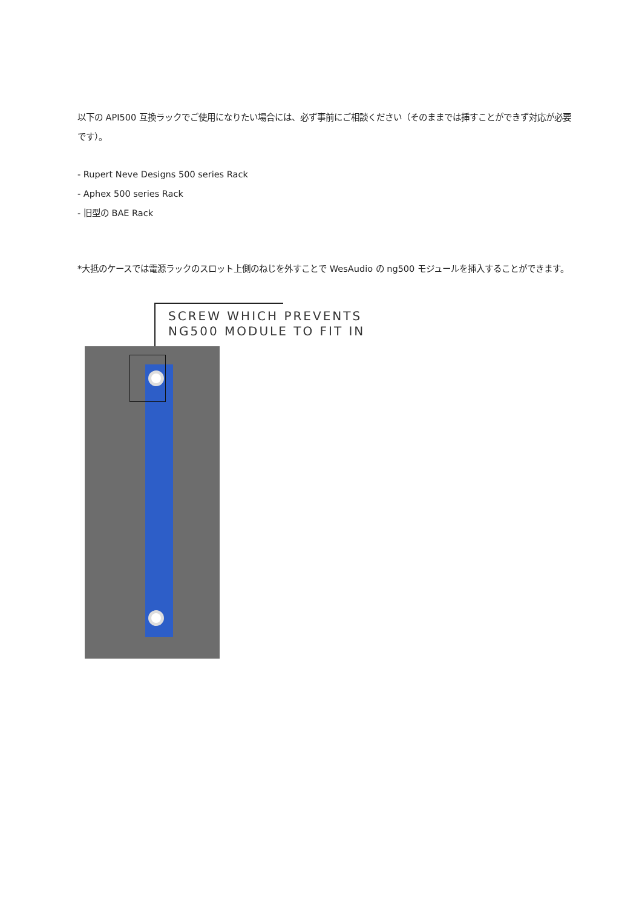以下の API500 互換ラックでご使用になりたい場合には、必ず事前にご相談ください（そのままでは挿すことができず対応が必要です）。
- Rupert Neve Designs 500 series Rack
- Aphex 500 series Rack
- 旧型の BAE Rack
*大抵のケースでは電源ラックのスロット上側のねじを外すことで WesAudio の ng500 モジュールを挿入することができます。
SCREW WHICH PREVENTS
NG500 MODULE TO FIT IN